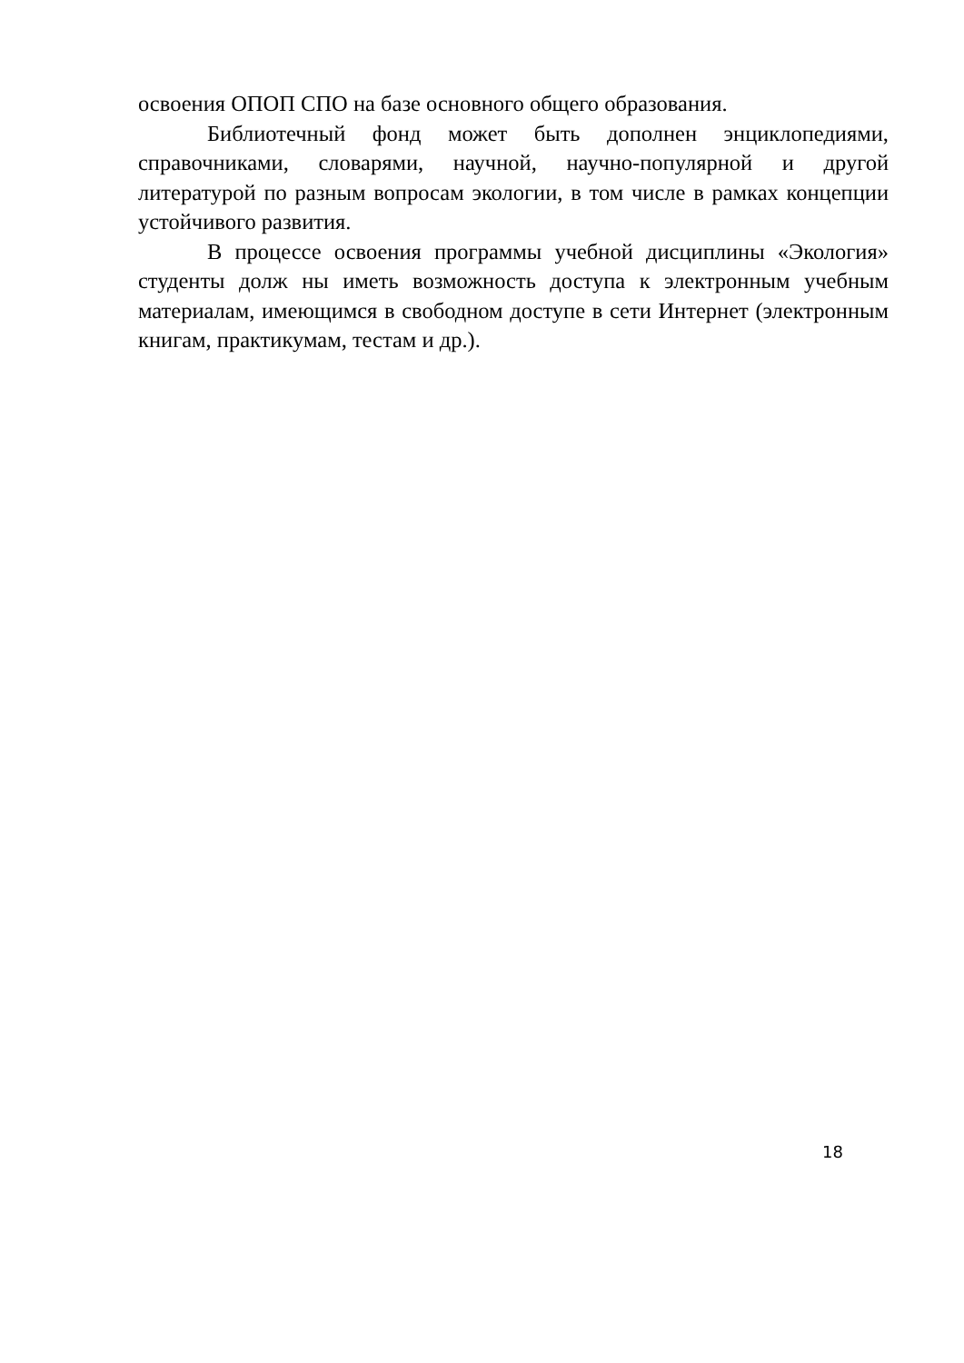освоения ОПОП СПО на базе основного общего образования.
Библиотечный фонд может быть дополнен энциклопедиями, справочниками, словарями, научной, научно-популярной и другой литературой по разным вопросам экологии, в том числе в рамках концепции устойчивого развития.
В процессе освоения программы учебной дисциплины «Экология» студенты долж ны иметь возможность доступа к электронным учебным материалам, имеющимся в свободном доступе в сети Интернет (электронным книгам, практикумам, тестам и др.).
18